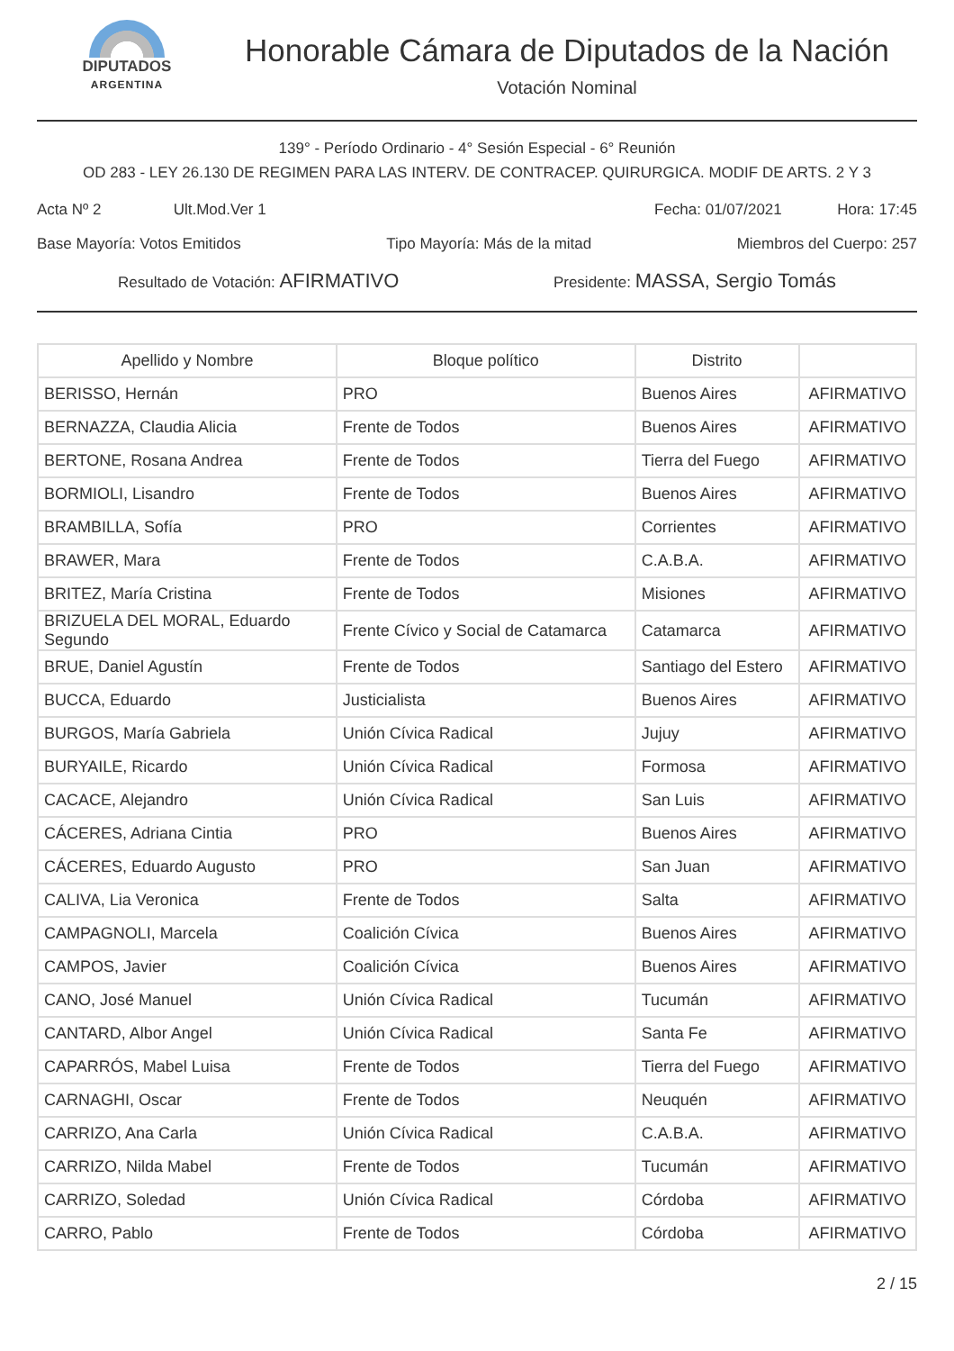DIPUTADOS
ARGENTINA
Honorable Cámara de Diputados de la Nación
Votación Nominal
139° - Período Ordinario - 4° Sesión Especial - 6° Reunión
OD 283 - LEY 26.130 DE REGIMEN PARA LAS INTERV. DE CONTRACEP. QUIRURGICA. MODIF DE ARTS. 2 Y 3
Acta Nº 2 Ult.Mod.Ver 1 Fecha: 01/07/2021 Hora: 17:45
Base Mayoría: Votos Emitidos Tipo Mayoría: Más de la mitad Miembros del Cuerpo: 257
Resultado de Votación: AFIRMATIVO Presidente: MASSA, Sergio Tomás
| Apellido y Nombre | Bloque político | Distrito | |
| --- | --- | --- | --- |
| BERISSO, Hernán | PRO | Buenos Aires | AFIRMATIVO |
| BERNAZZA, Claudia Alicia | Frente de Todos | Buenos Aires | AFIRMATIVO |
| BERTONE, Rosana Andrea | Frente de Todos | Tierra del Fuego | AFIRMATIVO |
| BORMIOLI, Lisandro | Frente de Todos | Buenos Aires | AFIRMATIVO |
| BRAMBILLA, Sofía | PRO | Corrientes | AFIRMATIVO |
| BRAWER, Mara | Frente de Todos | C.A.B.A. | AFIRMATIVO |
| BRITEZ, María Cristina | Frente de Todos | Misiones | AFIRMATIVO |
| BRIZUELA DEL MORAL, Eduardo Segundo | Frente Cívico y Social de Catamarca | Catamarca | AFIRMATIVO |
| BRUE, Daniel Agustín | Frente de Todos | Santiago del Estero | AFIRMATIVO |
| BUCCA, Eduardo | Justicialista | Buenos Aires | AFIRMATIVO |
| BURGOS, María Gabriela | Unión Cívica Radical | Jujuy | AFIRMATIVO |
| BURYAILE, Ricardo | Unión Cívica Radical | Formosa | AFIRMATIVO |
| CACACE, Alejandro | Unión Cívica Radical | San Luis | AFIRMATIVO |
| CÁCERES, Adriana Cintia | PRO | Buenos Aires | AFIRMATIVO |
| CÁCERES, Eduardo Augusto | PRO | San Juan | AFIRMATIVO |
| CALIVA, Lia Veronica | Frente de Todos | Salta | AFIRMATIVO |
| CAMPAGNOLI, Marcela | Coalición Cívica | Buenos Aires | AFIRMATIVO |
| CAMPOS, Javier | Coalición Cívica | Buenos Aires | AFIRMATIVO |
| CANO, José Manuel | Unión Cívica Radical | Tucumán | AFIRMATIVO |
| CANTARD, Albor Angel | Unión Cívica Radical | Santa Fe | AFIRMATIVO |
| CAPARRÓS, Mabel Luisa | Frente de Todos | Tierra del Fuego | AFIRMATIVO |
| CARNAGHI, Oscar | Frente de Todos | Neuquén | AFIRMATIVO |
| CARRIZO, Ana Carla | Unión Cívica Radical | C.A.B.A. | AFIRMATIVO |
| CARRIZO, Nilda Mabel | Frente de Todos | Tucumán | AFIRMATIVO |
| CARRIZO, Soledad | Unión Cívica Radical | Córdoba | AFIRMATIVO |
| CARRO, Pablo | Frente de Todos | Córdoba | AFIRMATIVO |
2 / 15